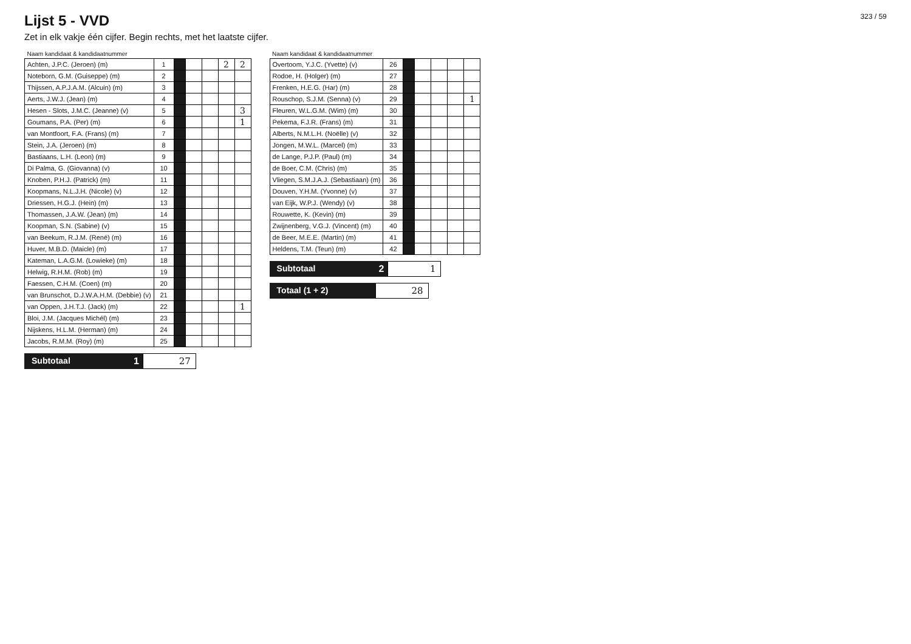Lijst 5 - VVD
Zet in elk vakje één cijfer. Begin rechts, met het laatste cijfer.
323 / 59
| Naam kandidaat & kandidaatnummer | | | | | | |
| --- | --- | --- | --- | --- | --- | --- |
| Achten, J.P.C. (Jeroen) (m) | 1 | | | | 2 | 2 |
| Noteborn, G.M. (Guiseppe) (m) | 2 | | | | | |
| Thijssen, A.P.J.A.M. (Alcuin) (m) | 3 | | | | | |
| Aerts, J.W.J. (Jean) (m) | 4 | | | | | |
| Hesen - Slots, J.M.C. (Jeanne) (v) | 5 | | | | | 3 |
| Goumans, P.A. (Per) (m) | 6 | | | | | 1 |
| van Montfoort, F.A. (Frans) (m) | 7 | | | | | |
| Stein, J.A. (Jeroen) (m) | 8 | | | | | |
| Bastiaans, L.H. (Leon) (m) | 9 | | | | | |
| Di Palma, G. (Giovanna) (v) | 10 | | | | | |
| Knoben, P.H.J. (Patrick) (m) | 11 | | | | | |
| Koopmans, N.L.J.H. (Nicole) (v) | 12 | | | | | |
| Driessen, H.G.J. (Hein) (m) | 13 | | | | | |
| Thomassen, J.A.W. (Jean) (m) | 14 | | | | | |
| Koopman, S.N. (Sabine) (v) | 15 | | | | | |
| van Beekum, R.J.M. (René) (m) | 16 | | | | | |
| Huver, M.B.D. (Maicle) (m) | 17 | | | | | |
| Kateman, L.A.G.M. (Lowieke) (m) | 18 | | | | | |
| Helwig, R.H.M. (Rob) (m) | 19 | | | | | |
| Faessen, C.H.M. (Coen) (m) | 20 | | | | | |
| van Brunschot, D.J.W.A.H.M. (Debbie) (v) | 21 | | | | | |
| van Oppen, J.H.T.J. (Jack) (m) | 22 | | | | | 1 |
| Bloi, J.M. (Jacques Michél) (m) | 23 | | | | | |
| Nijskens, H.L.M. (Herman) (m) | 24 | | | | | |
| Jacobs, R.M.M. (Roy) (m) | 25 | | | | | |
Subtotaal 1 27
| Naam kandidaat & kandidaatnummer | | | | | | |
| --- | --- | --- | --- | --- | --- | --- |
| Overtoom, Y.J.C. (Yvette) (v) | 26 | | | | | |
| Rodoe, H. (Holger) (m) | 27 | | | | | |
| Frenken, H.E.G. (Har) (m) | 28 | | | | | |
| Rouschop, S.J.M. (Senna) (v) | 29 | | | | | 1 |
| Fleuren, W.L.G.M. (Wim) (m) | 30 | | | | | |
| Pekema, F.J.R. (Frans) (m) | 31 | | | | | |
| Alberts, N.M.L.H. (Noëlle) (v) | 32 | | | | | |
| Jongen, M.W.L. (Marcel) (m) | 33 | | | | | |
| de Lange, P.J.P. (Paul) (m) | 34 | | | | | |
| de Boer, C.M. (Chris) (m) | 35 | | | | | |
| Vliegen, S.M.J.A.J. (Sebastiaan) (m) | 36 | | | | | |
| Douven, Y.H.M. (Yvonne) (v) | 37 | | | | | |
| van Eijk, W.P.J. (Wendy) (v) | 38 | | | | | |
| Rouwette, K. (Kevin) (m) | 39 | | | | | |
| Zwijnenberg, V.G.J. (Vincent) (m) | 40 | | | | | |
| de Beer, M.E.E. (Martin) (m) | 41 | | | | | |
| Heldens, T.M. (Teun) (m) | 42 | | | | | |
Subtotaal 2 1
Totaal (1 + 2) 28